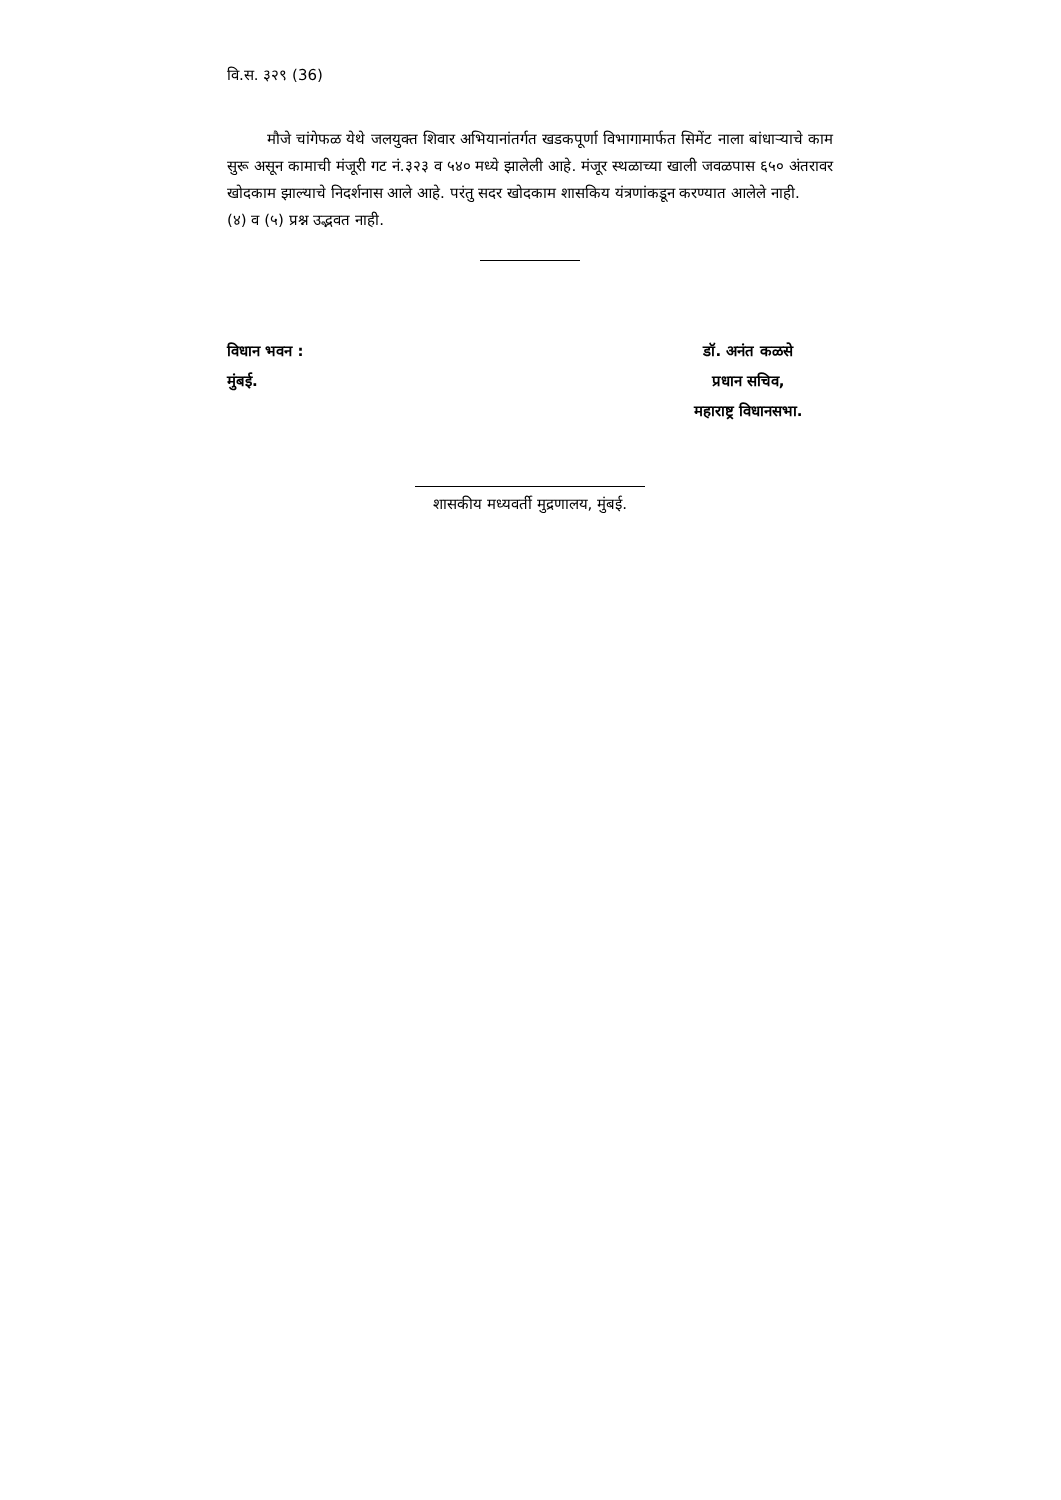वि.स. ३२९ (36)
मौजे चांगेफळ येथे जलयुक्त शिवार अभियानांतर्गत खडकपूर्णा विभागामार्फत सिमेंट नाला बांधाऱ्याचे काम सुरू असून कामाची मंजूरी गट नं.३२३ व ५४० मध्ये झालेली आहे. मंजूर स्थळाच्या खाली जवळपास ६५० अंतरावर खोदकाम झाल्याचे निदर्शनास आले आहे. परंतु सदर खोदकाम शासकिय यंत्रणांकडून करण्यात आलेले नाही.
(४) व (५) प्रश्न उद्भवत नाही.
विधान भवन :
मुंबई.
डॉ. अनंत कळसे
प्रधान सचिव,
महाराष्ट्र विधानसभा.
शासकीय मध्यवर्ती मुद्रणालय, मुंबई.